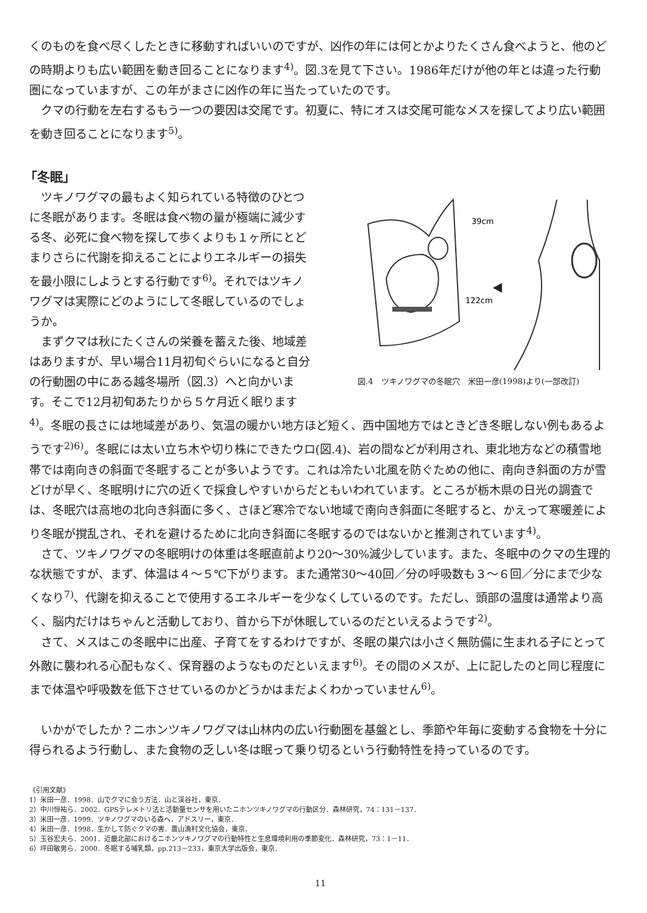くのものを食べ尽くしたときに移動すればいいのですが、凶作の年には何とかよりたくさん食べようと、他のどの時期よりも広い範囲を動き回ることになります<sup>4)</sup>。図.3を見て下さい。1986年だけが他の年とは違った行動圏になっていますが、この年がまさに凶作の年に当たっていたのです。
クマの行動を左右するもう一つの要因は交尾です。初夏に、特にオスは交尾可能なメスを探してより広い範囲を動き回ることになります<sup>5)</sup>。
「冬眠」
39cm
122cm
図.4　ツキノワグマの冬眠穴　米田一彦(1998)より(一部改訂)
ツキノワグマの最もよく知られている特徴のひとつに冬眠があります。冬眠は食べ物の量が極端に減少する冬、必死に食べ物を探して歩くよりも１ヶ所にとどまりさらに代謝を抑えることによりエネルギーの損失を最小限にしようとする行動です<sup>6)</sup>。それではツキノワグマは実際にどのようにして冬眠しているのでしょうか。
まずクマは秋にたくさんの栄養を蓄えた後、地域差はありますが、早い場合11月初旬ぐらいになると自分の行動圏の中にある越冬場所（図.3）へと向かいます。そこで12月初旬あたりから５ケ月近く眠ります<sup>4)</sup>。冬眠の長さには地域差があり、気温の暖かい地方ほど短く、西中国地方ではときどき冬眠しない例もあるようです<sup>2)6)</sup>。冬眠には太い立ち木や切り株にできたウロ(図.4)、岩の間などが利用され、東北地方などの積雪地帯では南向きの斜面で冬眠することが多いようです。これは冷たい北風を防ぐための他に、南向き斜面の方が雪どけが早く、冬眠明けに穴の近くで採食しやすいからだともいわれています。ところが栃木県の日光の調査では、冬眠穴は高地の北向き斜面に多く、さほど寒冷でない地域で南向き斜面に冬眠すると、かえって寒暖差により冬眠が撹乱され、それを避けるために北向き斜面に冬眠するのではないかと推測されています<sup>4)</sup>。
さて、ツキノワグマの冬眠明けの体重は冬眠直前より20～30%減少しています。また、冬眠中のクマの生理的な状態ですが、まず、体温は４～５℃下がります。また通常30～40回／分の呼吸数も３～６回／分にまで少なくなり<sup>7)</sup>、代謝を抑えることで使用するエネルギーを少なくしているのです。ただし、頭部の温度は通常より高く、脳内だけはちゃんと活動しており、首から下が休眠しているのだといえるようです<sup>2)</sup>。
さて、メスはこの冬眠中に出産、子育てをするわけですが、冬眠の巣穴は小さく無防備に生まれる子にとって外敵に襲われる心配もなく、保育器のようなものだといえます<sup>6)</sup>。その間のメスが、上に記したのと同じ程度にまで体温や呼吸数を低下させているのかどうかはまだよくわかっていません<sup>6)</sup>。
いかがでしたか？ニホンツキノワグマは山林内の広い行動圏を基盤とし、季節や年毎に変動する食物を十分に得られるよう行動し、また食物の乏しい冬は眠って乗り切るという行動特性を持っているのです。
《引用文献》
1）米田一彦．1998．山でクマに会う方法．山と渓谷社，東京．
2）中川恒祐ら．2002．GPSテレメトリ法と活動量センサを用いたニホンツキノワグマの行動区分．森林研究，74：131－137．
3）米田一彦．1999．ツキノワグマのいる森へ．アドスリー，東京．
4）米田一彦．1998．生かして防ぐクマの害．農山漁村文化協会，東京．
5）玉谷宏夫ら．2001．近畿北部におけるニホンツキノワグマの行動特性と生息環境利用の季節変化．森林研究，73：1－11．
6）坪田敏男ら．2000．冬眠する哺乳類，pp.213－233，東京大学出版会，東京．
11